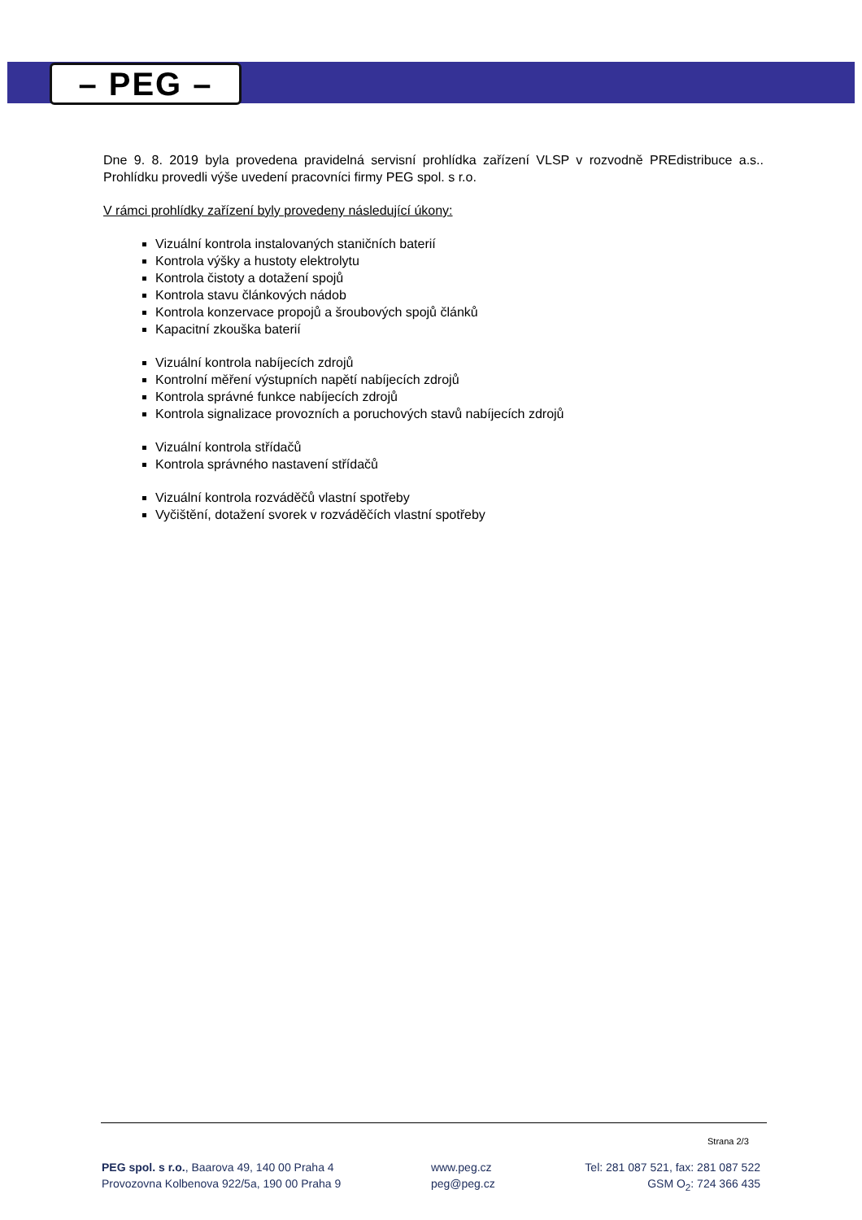– PEG –
Dne 9. 8. 2019 byla provedena pravidelná servisní prohlídka zařízení VLSP v rozvodně PREdistribuce a.s.. Prohlídku provedli výše uvedení pracovníci firmy PEG spol. s r.o.
V rámci prohlídky zařízení byly provedeny následující úkony:
Vizuální kontrola instalovaných staničních baterií
Kontrola výšky a hustoty elektrolytu
Kontrola čistoty a dotažení spojů
Kontrola stavu článkových nádob
Kontrola konzervace propojů a šroubových spojů článků
Kapacitní zkouška baterií
Vizuální kontrola nabíjecích zdrojů
Kontrolní měření výstupních napětí nabíjecích zdrojů
Kontrola správné funkce nabíjecích zdrojů
Kontrola signalizace provozních a poruchových stavů nabíjecích zdrojů
Vizuální kontrola střídačů
Kontrola správného nastavení střídačů
Vizuální kontrola rozváděčů vlastní spotřeby
Vyčištění, dotažení svorek v rozváděčích vlastní spotřeby
Strana 2/3
PEG spol. s r.o., Baarova 49, 140 00 Praha 4
Provozovna Kolbenova 922/5a, 190 00 Praha 9
www.peg.cz
peg@peg.cz
Tel: 281 087 521, fax: 281 087 522
GSM O<sub>2</sub>: 724 366 435